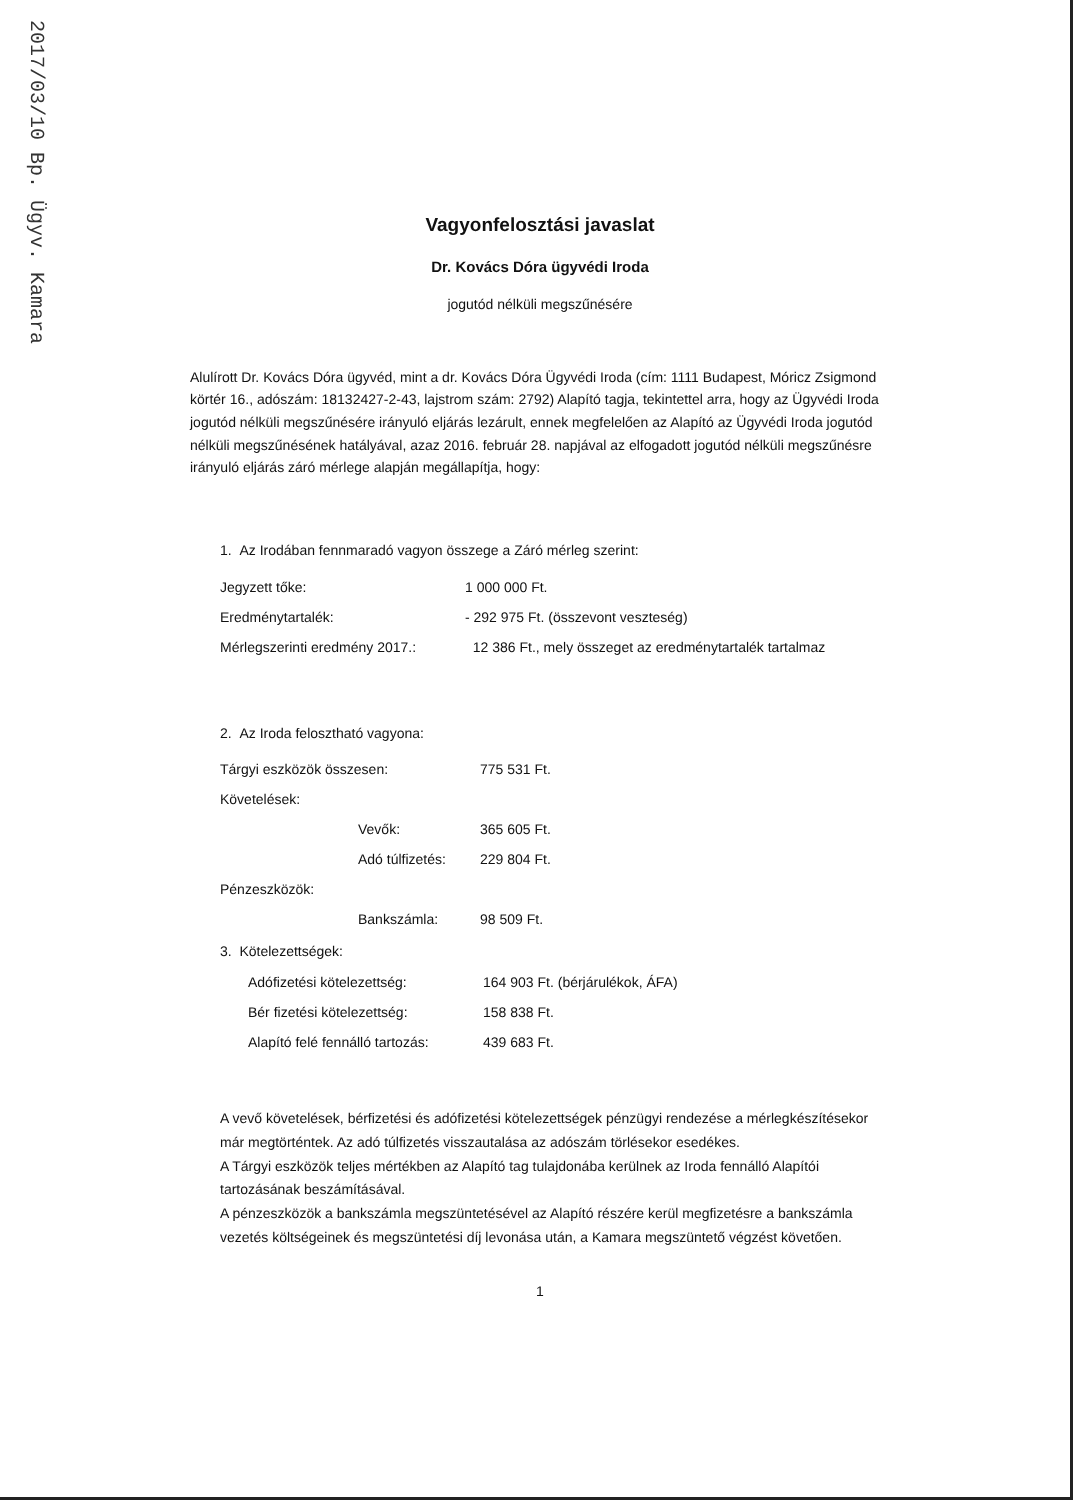2017/03/10 Bp. Ügyv. Kamara
Vagyonfelosztási javaslat
Dr. Kovács Dóra ügyvédi Iroda
jogutód nélküli megszűnésére
Alulírott Dr. Kovács Dóra ügyvéd, mint a dr. Kovács Dóra Ügyvédi Iroda (cím: 1111 Budapest, Móricz Zsigmond körtér 16., adószám: 18132427-2-43, lajstrom szám: 2792) Alapító tagja, tekintettel arra, hogy az Ügyvédi Iroda jogutód nélküli megszűnésére irányuló eljárás lezárult, ennek megfelelően az Alapító az Ügyvédi Iroda jogutód nélküli megszűnésének hatályával, azaz 2016. február 28. napjával az elfogadott jogutód nélküli megszűnésre irányuló eljárás záró mérlege alapján megállapítja, hogy:
1. Az Irodában fennmaradó vagyon összege a Záró mérleg szerint:
| Jegyzett tőke: | 1 000 000 Ft. |
| Eredménytartalék: | - 292 975 Ft. (összevont veszteség) |
| Mérlegszerinti eredmény 2017.: | 12 386 Ft., mely összeget az eredménytartalék tartalmaz |
2. Az Iroda felosztható vagyona:
| Tárgyi eszközök összesen: | | 775 531 Ft. |
| Követelések: | | |
| | Vevők: | 365 605 Ft. |
| | Adó túlfizetés: | 229 804 Ft. |
| Pénzeszközök: | | |
| | Bankszámla: | 98 509 Ft. |
3. Kötelezettségek:
| Adófizetési kötelezettség: | 164 903 Ft. (bérjárulékok, ÁFA) |
| Bér fizetési kötelezettség: | 158 838 Ft. |
| Alapító felé fennálló tartozás: | 439 683 Ft. |
A vevő követelések, bérfizetési és adófizetési kötelezettségek pénzügyi rendezése a mérlegkészítésekor már megtörténtek. Az adó túlfizetés visszautalása az adószám törlésekor esedékes.
A Tárgyi eszközök teljes mértékben az Alapító tag tulajdonába kerülnek az Iroda fennálló Alapítói tartozásának beszámításával.
A pénzeszközök a bankszámla megszüntetésével az Alapító részére kerül megfizetésre a bankszámla vezetés költségeinek és megszüntetési díj levonása után, a Kamara megszüntető végzést követően.
1